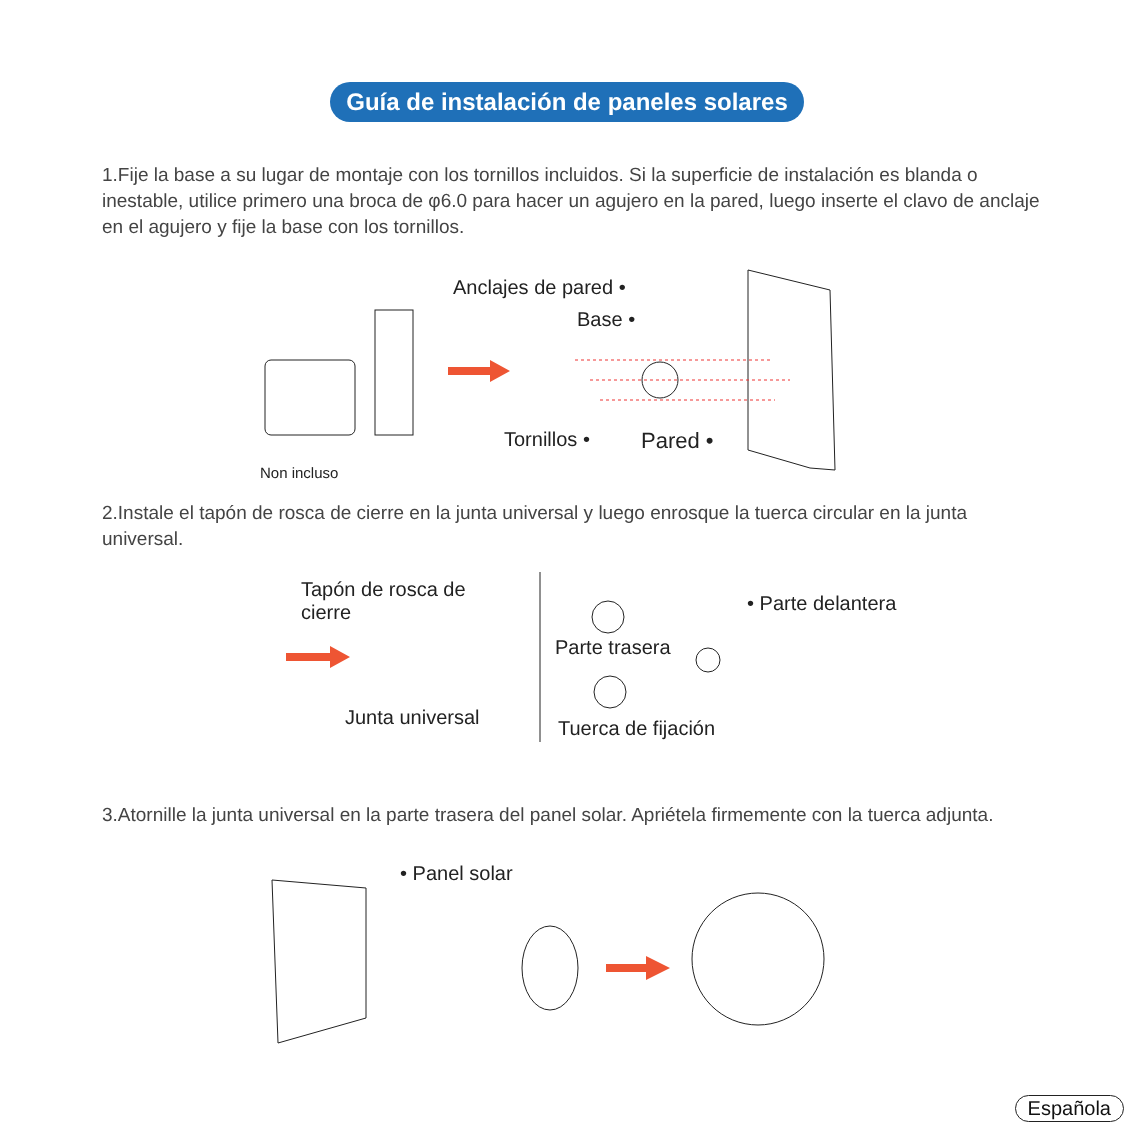Guía de instalación de paneles solares
1.Fije la base a su lugar de montaje con los tornillos incluidos. Si la superficie de instalación es blanda o inestable, utilice primero una broca de φ6.0 para hacer un agujero en la pared, luego inserte el clavo de anclaje en el agujero y fije la base con los tornillos.
Anclajes de pared •
Base •
Tornillos • Pared •
Non incluso
2.Instale el tapón de rosca de cierre en la junta universal y luego enrosque la tuerca circular en la junta universal.
Tapón de rosca de
cierre
Junta universal
Parte trasera
• Parte delantera
Tuerca de fijación
3.Atornille la junta universal en la parte trasera del panel solar. Apriétela firmemente con la tuerca adjunta.
• Panel solar
Española